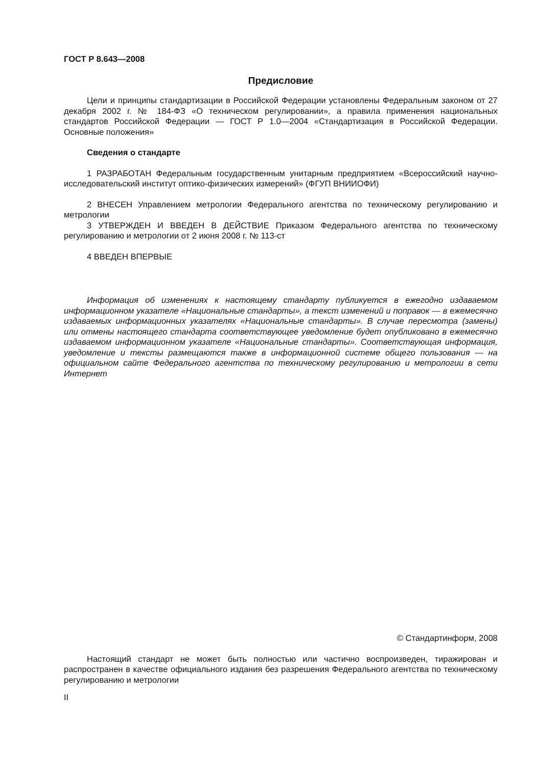ГОСТ Р 8.643—2008
Предисловие
Цели и принципы стандартизации в Российской Федерации установлены Федеральным законом от 27 декабря 2002 г. № 184-ФЗ «О техническом регулировании», а правила применения национальных стандартов Российской Федерации — ГОСТ Р 1.0—2004 «Стандартизация в Российской Федерации. Основные положения»
Сведения о стандарте
1 РАЗРАБОТАН Федеральным государственным унитарным предприятием «Всероссийский научно-исследовательский институт оптико-физических измерений» (ФГУП ВНИИОФИ)
2 ВНЕСЕН Управлением метрологии Федерального агентства по техническому регулированию и метрологии
3 УТВЕРЖДЕН И ВВЕДЕН В ДЕЙСТВИЕ Приказом Федерального агентства по техническому регулированию и метрологии от 2 июня 2008 г. № 113-ст
4 ВВЕДЕН ВПЕРВЫЕ
Информация об изменениях к настоящему стандарту публикуется в ежегодно издаваемом информационном указателе «Национальные стандарты», а текст изменений и поправок — в ежемесячно издаваемых информационных указателях «Национальные стандарты». В случае пересмотра (замены) или отмены настоящего стандарта соответствующее уведомление будет опубликовано в ежемесячно издаваемом информационном указателе «Национальные стандарты». Соответствующая информация, уведомление и тексты размещаются также в информационной системе общего пользования — на официальном сайте Федерального агентства по техническому регулированию и метрологии в сети Интернет
© Стандартинформ, 2008
Настоящий стандарт не может быть полностью или частично воспроизведен, тиражирован и распространен в качестве официального издания без разрешения Федерального агентства по техническому регулированию и метрологии
II